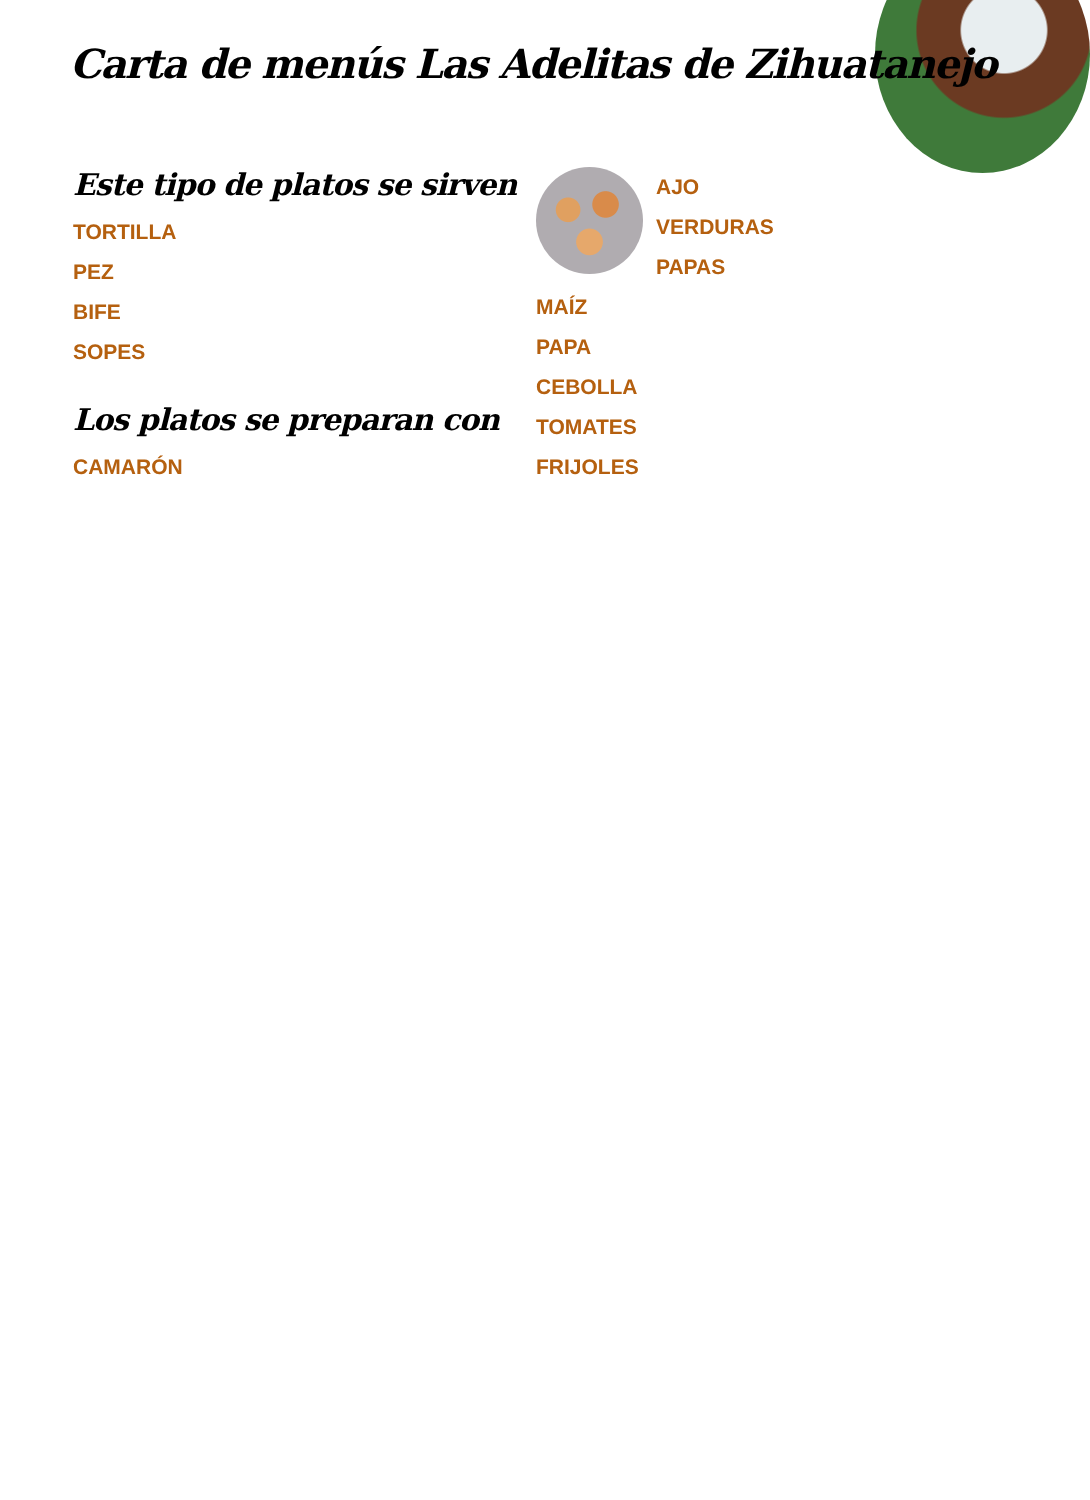Carta de menús Las Adelitas de Zihuatanejo
Este tipo de platos se sirven
TORTILLA
PEZ
BIFE
SOPES
Los platos se preparan con
CAMARÓN
AJO
VERDURAS
PAPAS
MAÍZ
PAPA
CEBOLLA
TOMATES
FRIJOLES